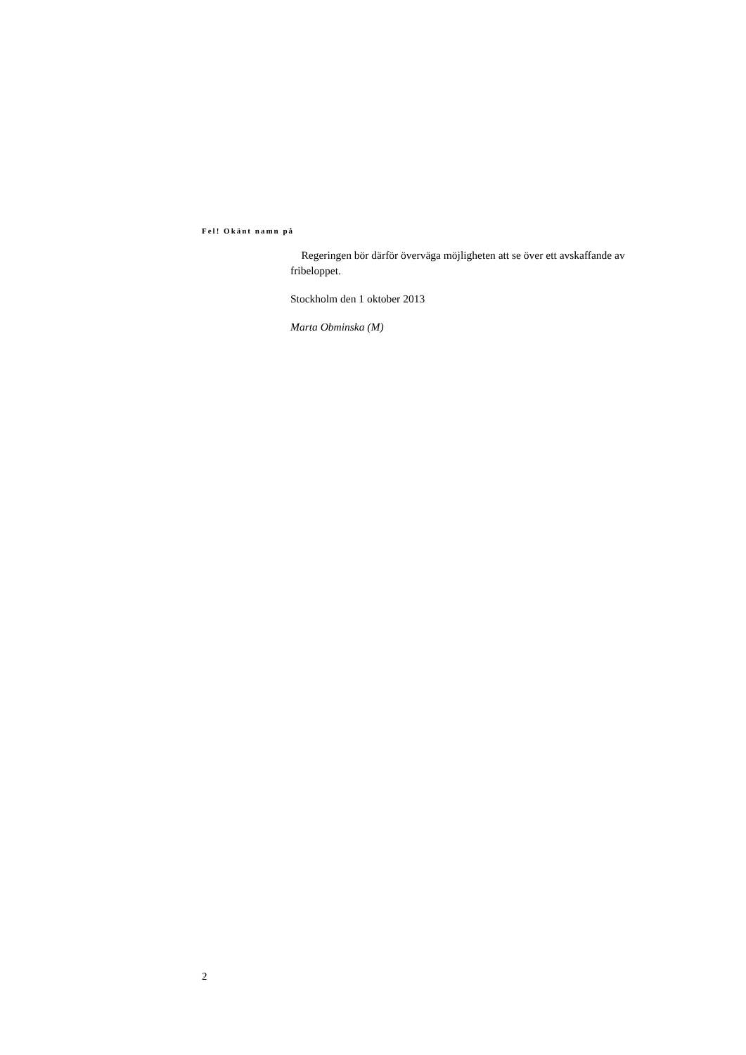Fel! Okänt namn på
Regeringen bör därför överväga möjligheten att se över ett avskaffande av fribeloppet.
Stockholm den 1 oktober 2013
Marta Obminska (M)
2